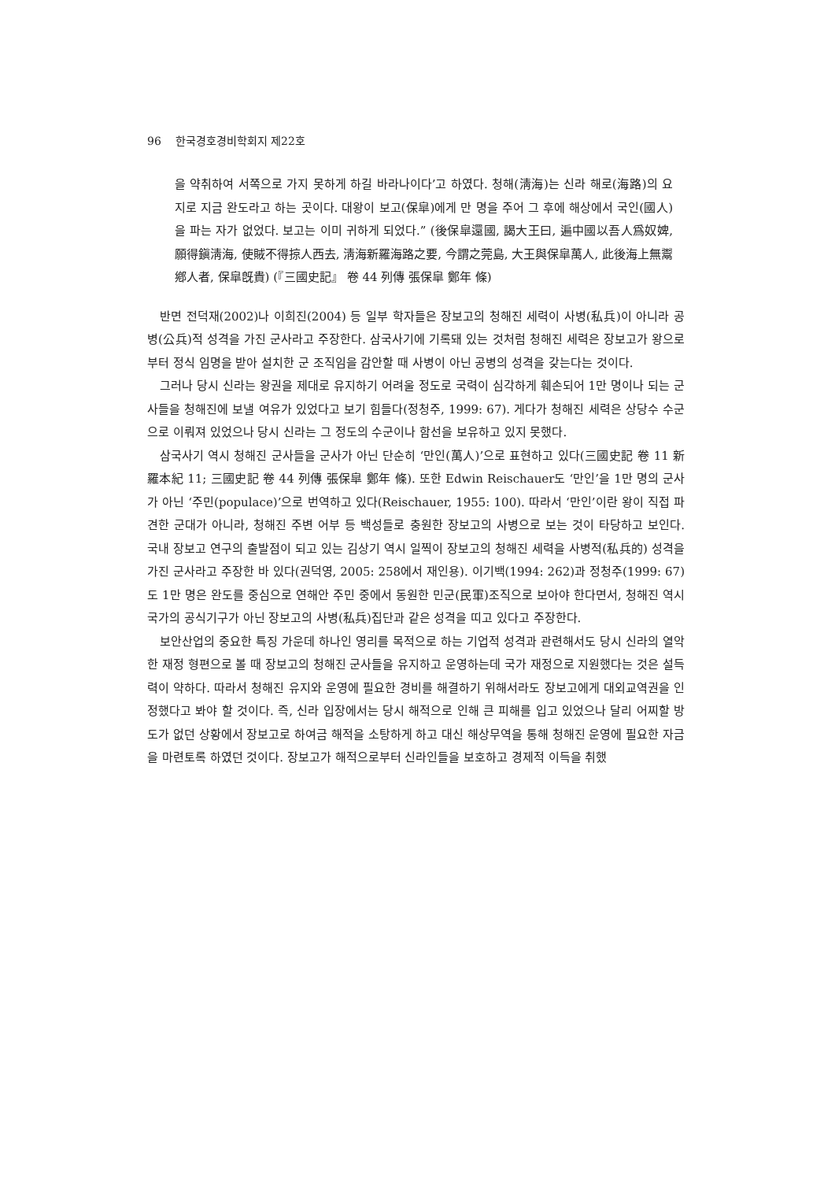96 한국경호경비학회지 제22호
을 약취하여 서쪽으로 가지 못하게 하길 바라나이다’고 하였다. 청해(淸海)는 신라 해로(海路)의 요지로 지금 완도라고 하는 곳이다. 대왕이 보고(保皐)에게 만 명을 주어 그 후에 해상에서 국인(國人)을 파는 자가 없었다. 보고는 이미 귀하게 되었다.” (後保皐還國, 謁大王曰, 遍中國以吾人爲奴婢, 願得鎭淸海, 使賊不得掠人西去, 淸海新羅海路之要, 今謂之莞島, 大王與保皐萬人, 此後海上無鬻鄕人者, 保皐旣貴) (『三國史記』 卷 44 列傳 張保皐 鄭年 條)
반면 전덕재(2002)나 이희진(2004) 등 일부 학자들은 장보고의 청해진 세력이 사병(私兵)이 아니라 공병(公兵)적 성격을 가진 군사라고 주장한다. 삼국사기에 기록돼 있는 것처럼 청해진 세력은 장보고가 왕으로부터 정식 임명을 받아 설치한 군 조직임을 감안할 때 사병이 아닌 공병의 성격을 갖는다는 것이다.
그러나 당시 신라는 왕권을 제대로 유지하기 어려울 정도로 국력이 심각하게 훼손되어 1만 명이나 되는 군사들을 청해진에 보낼 여유가 있었다고 보기 힘들다(정청주, 1999: 67). 게다가 청해진 세력은 상당수 수군으로 이뤄져 있었으나 당시 신라는 그 정도의 수군이나 함선을 보유하고 있지 못했다.
삼국사기 역시 청해진 군사들을 군사가 아닌 단순히 ‘만인(萬人)’으로 표현하고 있다(三國史記 卷 11 新羅本紀 11; 三國史記 卷 44 列傳 張保皐 鄭年 條). 또한 Edwin Reischauer도 ‘만인’을 1만 명의 군사가 아닌 ‘주민(populace)’으로 번역하고 있다(Reischauer, 1955: 100). 따라서 ‘만인’이란 왕이 직접 파견한 군대가 아니라, 청해진 주변 어부 등 백성들로 충원한 장보고의 사병으로 보는 것이 타당하고 보인다. 국내 장보고 연구의 출발점이 되고 있는 김상기 역시 일찍이 장보고의 청해진 세력을 사병적(私兵的) 성격을 가진 군사라고 주장한 바 있다(권덕영, 2005: 258에서 재인용). 이기백(1994: 262)과 정청주(1999: 67)도 1만 명은 완도를 중심으로 연해안 주민 중에서 동원한 민군(民軍)조직으로 보아야 한다면서, 청해진 역시 국가의 공식기구가 아닌 장보고의 사병(私兵)집단과 같은 성격을 띠고 있다고 주장한다.
보안산업의 중요한 특징 가운데 하나인 영리를 목적으로 하는 기업적 성격과 관련해서도 당시 신라의 열악한 재정 형편으로 볼 때 장보고의 청해진 군사들을 유지하고 운영하는데 국가 재정으로 지원했다는 것은 설득력이 약하다. 따라서 청해진 유지와 운영에 필요한 경비를 해결하기 위해서라도 장보고에게 대외교역권을 인정했다고 봐야 할 것이다. 즉, 신라 입장에서는 당시 해적으로 인해 큰 피해를 입고 있었으나 달리 어찌할 방도가 없던 상황에서 장보고로 하여금 해적을 소탕하게 하고 대신 해상무역을 통해 청해진 운영에 필요한 자금을 마련토록 하였던 것이다. 장보고가 해적으로부터 신라인들을 보호하고 경제적 이득을 취했